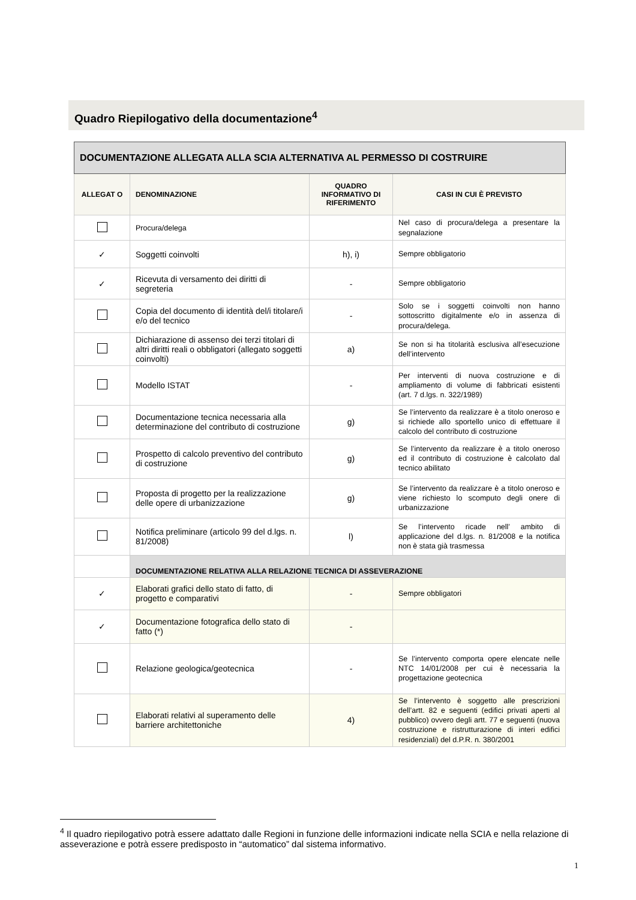Quadro Riepilogativo della documentazione<sup>4</sup>
| DOCUMENTAZIONE ALLEGATA ALLA SCIA ALTERNATIVA AL PERMESSO DI COSTRUIRE | | | |
| --- | --- | --- | --- |
| ALLEGAT O | DENOMINAZIONE | QUADRO INFORMATIVO DI RIFERIMENTO | CASI IN CUI È PREVISTO |
| | Procura/delega | | Nel caso di procura/delega a presentare la segnalazione |
| ✓ | Soggetti coinvolti | h), i) | Sempre obbligatorio |
| ✓ | Ricevuta di versamento dei diritti di segreteria | - | Sempre obbligatorio |
| | Copia del documento di identità del/i titolare/i e/o del tecnico | - | Solo se i soggetti coinvolti non hanno sottoscritto digitalmente e/o in assenza di procura/delega. |
| | Dichiarazione di assenso dei terzi titolari di altri diritti reali o obbligatori (allegato soggetti coinvolti) | a) | Se non si ha titolarità esclusiva all’esecuzione dell’intervento |
| | Modello ISTAT | - | Per interventi di nuova costruzione e di ampliamento di volume di fabbricati esistenti (art. 7 d.lgs. n. 322/1989) |
| | Documentazione tecnica necessaria alla determinazione del contributo di costruzione | g) | Se l’intervento da realizzare è a titolo oneroso e si richiede allo sportello unico di effettuare il calcolo del contributo di costruzione |
| | Prospetto di calcolo preventivo del contributo di costruzione | g) | Se l’intervento da realizzare è a titolo oneroso ed il contributo di costruzione è calcolato dal tecnico abilitato |
| | Proposta di progetto per la realizzazione delle opere di urbanizzazione | g) | Se l’intervento da realizzare è a titolo oneroso e viene richiesto lo scomputo degli onere di urbanizzazione |
| | Notifica preliminare (articolo 99 del d.lgs. n. 81/2008) | l) | Se l’intervento ricade nell’ ambito di applicazione del d.lgs. n. 81/2008 e la notifica non è stata già trasmessa |
| | DOCUMENTAZIONE RELATIVA ALLA RELAZIONE TECNICA DI ASSEVERAZIONE | | |
| ✓ | Elaborati grafici dello stato di fatto, di progetto e comparativi | - | Sempre obbligatori |
| ✓ | Documentazione fotografica dello stato di fatto (*) | - | |
| | Relazione geologica/geotecnica | - | Se l’intervento comporta opere elencate nelle NTC 14/01/2008 per cui è necessaria la progettazione geotecnica |
| | Elaborati relativi al superamento delle barriere architettoniche | 4) | Se l’intervento è soggetto alle prescrizioni dell’artt. 82 e seguenti (edifici privati aperti al pubblico) ovvero degli artt. 77 e seguenti (nuova costruzione e ristrutturazione di interi edifici residenziali) del d.P.R. n. 380/2001 |
<sup>4</sup> Il quadro riepilogativo potrà essere adattato dalle Regioni in funzione delle informazioni indicate nella SCIA e nella relazione di asseverazione e potrà essere predisposto in “automatico” dal sistema informativo.
1